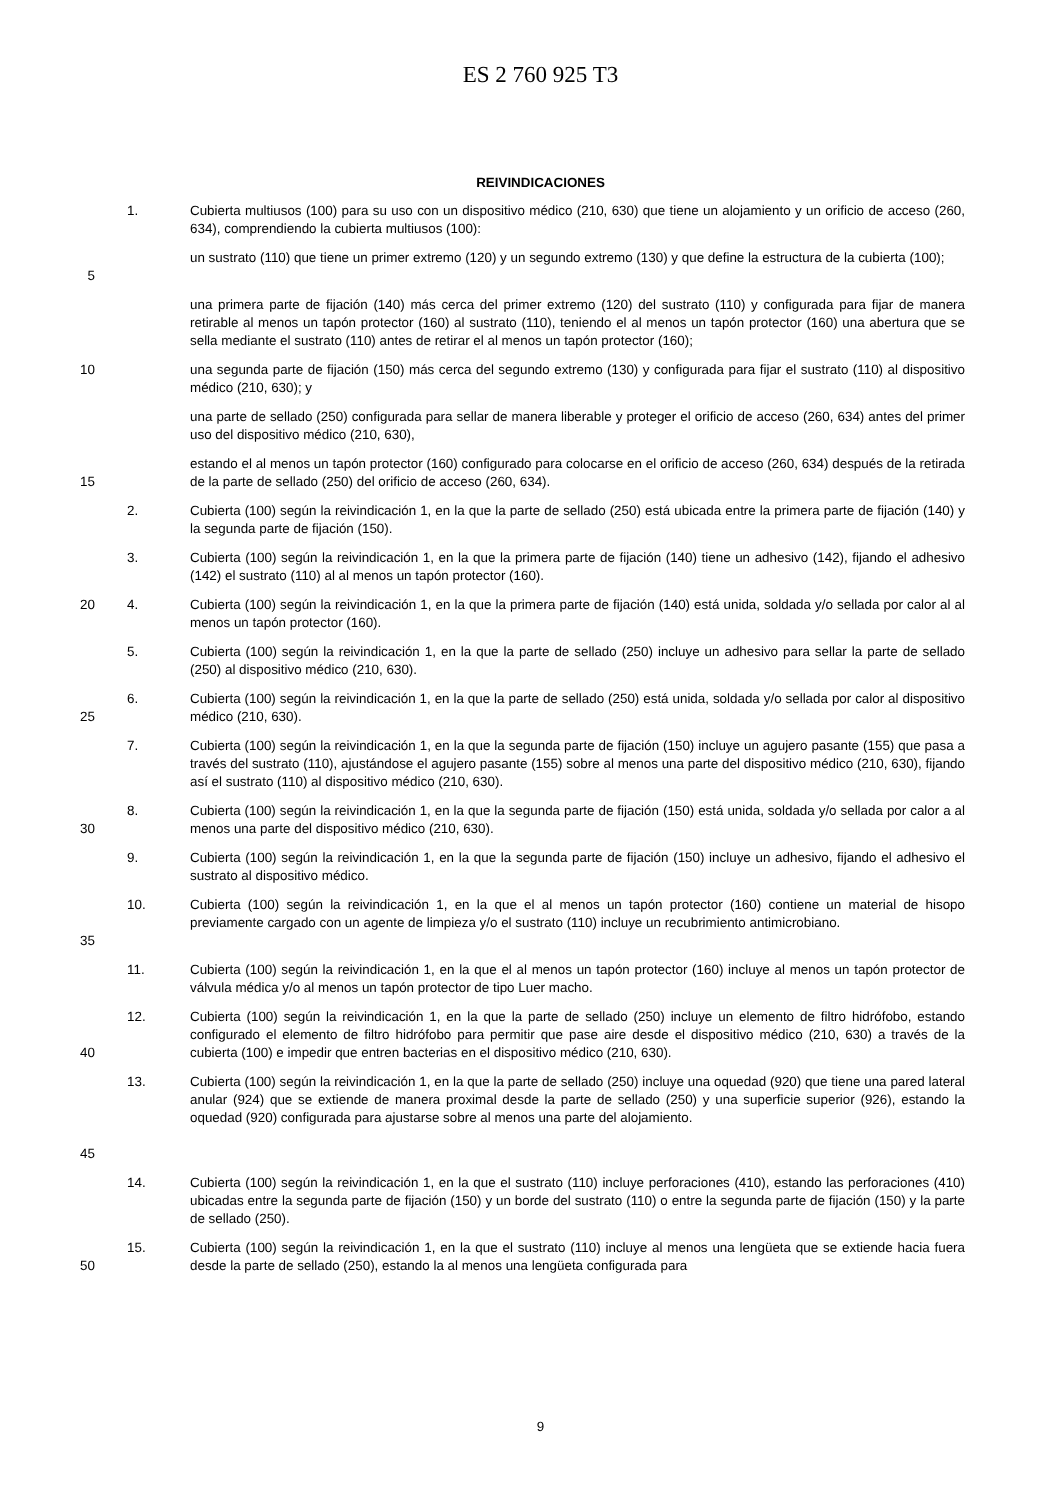ES 2 760 925 T3
REIVINDICACIONES
1. Cubierta multiusos (100) para su uso con un dispositivo médico (210, 630) que tiene un alojamiento y un orificio de acceso (260, 634), comprendiendo la cubierta multiusos (100):
5 un sustrato (110) que tiene un primer extremo (120) y un segundo extremo (130) y que define la estructura de la cubierta (100);
una primera parte de fijación (140) más cerca del primer extremo (120) del sustrato (110) y configurada para fijar de manera retirable al menos un tapón protector (160) al sustrato (110), teniendo el al menos un tapón protector (160) una abertura que se sella mediante el sustrato (110) antes de retirar el al menos un tapón protector (160);
10 una segunda parte de fijación (150) más cerca del segundo extremo (130) y configurada para fijar el sustrato (110) al dispositivo médico (210, 630); y
una parte de sellado (250) configurada para sellar de manera liberable y proteger el orificio de acceso (260, 634) antes del primer uso del dispositivo médico (210, 630),
15 estando el al menos un tapón protector (160) configurado para colocarse en el orificio de acceso (260, 634) después de la retirada de la parte de sellado (250) del orificio de acceso (260, 634).
2. Cubierta (100) según la reivindicación 1, en la que la parte de sellado (250) está ubicada entre la primera parte de fijación (140) y la segunda parte de fijación (150).
3. Cubierta (100) según la reivindicación 1, en la que la primera parte de fijación (140) tiene un adhesivo (142), fijando el adhesivo (142) el sustrato (110) al al menos un tapón protector (160).
20 4. Cubierta (100) según la reivindicación 1, en la que la primera parte de fijación (140) está unida, soldada y/o sellada por calor al al menos un tapón protector (160).
5. Cubierta (100) según la reivindicación 1, en la que la parte de sellado (250) incluye un adhesivo para sellar la parte de sellado (250) al dispositivo médico (210, 630).
25 6. Cubierta (100) según la reivindicación 1, en la que la parte de sellado (250) está unida, soldada y/o sellada por calor al dispositivo médico (210, 630).
7. Cubierta (100) según la reivindicación 1, en la que la segunda parte de fijación (150) incluye un agujero pasante (155) que pasa a través del sustrato (110), ajustándose el agujero pasante (155) sobre al menos una parte del dispositivo médico (210, 630), fijando así el sustrato (110) al dispositivo médico (210, 630).
30 8. Cubierta (100) según la reivindicación 1, en la que la segunda parte de fijación (150) está unida, soldada y/o sellada por calor a al menos una parte del dispositivo médico (210, 630).
9. Cubierta (100) según la reivindicación 1, en la que la segunda parte de fijación (150) incluye un adhesivo, fijando el adhesivo el sustrato al dispositivo médico.
35 10. Cubierta (100) según la reivindicación 1, en la que el al menos un tapón protector (160) contiene un material de hisopo previamente cargado con un agente de limpieza y/o el sustrato (110) incluye un recubrimiento antimicrobiano.
11. Cubierta (100) según la reivindicación 1, en la que el al menos un tapón protector (160) incluye al menos un tapón protector de válvula médica y/o al menos un tapón protector de tipo Luer macho.
40 12. Cubierta (100) según la reivindicación 1, en la que la parte de sellado (250) incluye un elemento de filtro hidrófobo, estando configurado el elemento de filtro hidrófobo para permitir que pase aire desde el dispositivo médico (210, 630) a través de la cubierta (100) e impedir que entren bacterias en el dispositivo médico (210, 630).
45 13. Cubierta (100) según la reivindicación 1, en la que la parte de sellado (250) incluye una oquedad (920) que tiene una pared lateral anular (924) que se extiende de manera proximal desde la parte de sellado (250) y una superficie superior (926), estando la oquedad (920) configurada para ajustarse sobre al menos una parte del alojamiento.
14. Cubierta (100) según la reivindicación 1, en la que el sustrato (110) incluye perforaciones (410), estando las perforaciones (410) ubicadas entre la segunda parte de fijación (150) y un borde del sustrato (110) o entre la segunda parte de fijación (150) y la parte de sellado (250).
50 15. Cubierta (100) según la reivindicación 1, en la que el sustrato (110) incluye al menos una lengüeta que se extiende hacia fuera desde la parte de sellado (250), estando la al menos una lengüeta configurada para
9